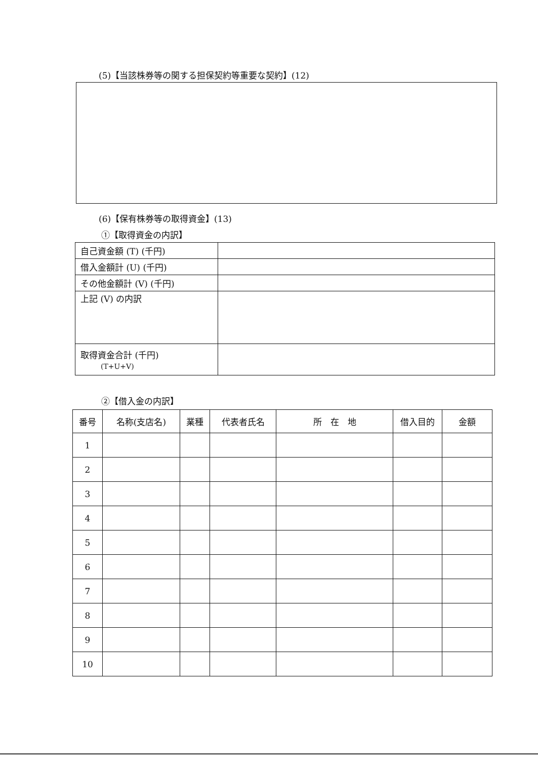(5)【当該株券等の関する担保契約等重要な契約】(12)
(6)【保有株券等の取得資金】(13)
①【取得資金の内訳】
| 自己資金額 (T) (千円) | |
| 借入金額計 (U) (千円) | |
| その他金額計 (V) (千円) | |
| 上記 (V) の内訳 | |
| 取得資金合計 (千円) (T+U+V) | |
②【借入金の内訳】
| 番号 | 名称(支店名) | 業種 | 代表者氏名 | 所 在 地 | 借入目的 | 金額 |
| --- | --- | --- | --- | --- | --- | --- |
| 1 | | | | | | |
| 2 | | | | | | |
| 3 | | | | | | |
| 4 | | | | | | |
| 5 | | | | | | |
| 6 | | | | | | |
| 7 | | | | | | |
| 8 | | | | | | |
| 9 | | | | | | |
| 10 | | | | | | |